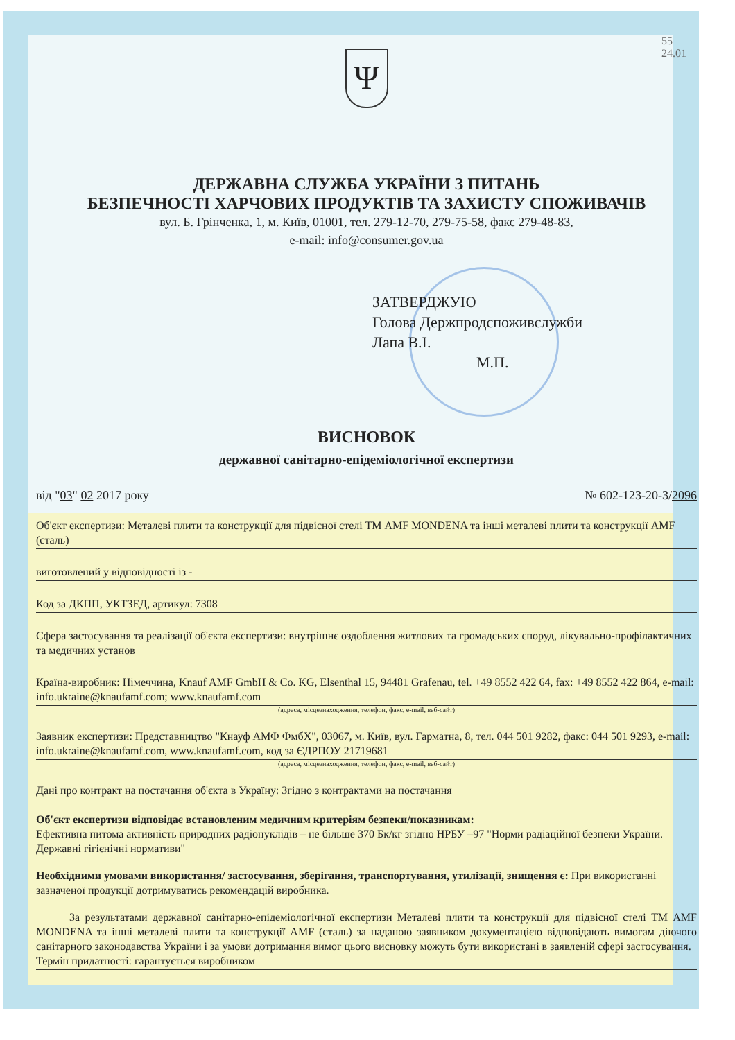55
24.01
Ψ
ДЕРЖАВНА СЛУЖБА УКРАЇНИ З ПИТАНЬ
БЕЗПЕЧНОСТІ ХАРЧОВИХ ПРОДУКТІВ ТА ЗАХИСТУ СПОЖИВАЧІВ
вул. Б. Грінченка, 1, м. Київ, 01001, тел. 279-12-70, 279-75-58, факс 279-48-83,
e-mail: info@consumer.gov.ua
ЗАТВЕРДЖУЮ
Голова Держпродспоживслужби
Лапа В.І.
М.П.
ВИСНОВОК
державної санітарно-епідеміологічної експертизи
від "03" 02 2017 року № 602-123-20-3/2096
Об'єкт експертизи: Металеві плити та конструкції для підвісної стелі ТМ AMF MONDENA та інші металеві плити та конструкції AMF (сталь)
виготовлений у відповідності із -
Код за ДКПП, УКТЗЕД, артикул: 7308
Сфера застосування та реалізації об'єкта експертизи: внутрішнє оздоблення житлових та громадських споруд, лікувально-профілактичних та медичних установ
Країна-виробник: Німеччина, Knauf AMF GmbH & Co. KG, Elsenthal 15, 94481 Grafenau, tel. +49 8552 422 64, fax: +49 8552 422 864, e-mail: info.ukraine@knaufamf.com; www.knaufamf.com
(адреса, місцезнаходження, телефон, факс, e-mail, веб-сайт)
Заявник експертизи: Представництво "Кнауф АМФ ФмбХ", 03067, м. Київ, вул. Гарматна, 8, тел. 044 501 9282, факс: 044 501 9293, e-mail: info.ukraine@knaufamf.com, www.knaufamf.com, код за ЄДРПОУ 21719681
(адреса, місцезнаходження, телефон, факс, e-mail, веб-сайт)
Дані про контракт на постачання об'єкта в Україну: Згідно з контрактами на постачання
Об'єкт експертизи відповідає встановленим медичним критеріям безпеки/показникам:
Ефективна питома активність природних радіонуклідів – не більше 370 Бк/кг згідно НРБУ –97 "Норми радіаційної безпеки України. Державні гігієнічні нормативи"
Необхідними умовами використання/ застосування, зберігання, транспортування, утилізації, знищення є: При використанні зазначеної продукції дотримуватись рекомендацій виробника.
За результатами державної санітарно-епідеміологічної експертизи Металеві плити та конструкції для підвісної стелі ТМ AMF MONDENA та інші металеві плити та конструкції AMF (сталь) за наданою заявником документацією відповідають вимогам діючого санітарного законодавства України і за умови дотримання вимог цього висновку можуть бути використані в заявленій сфері застосування.
Термін придатності: гарантується виробником